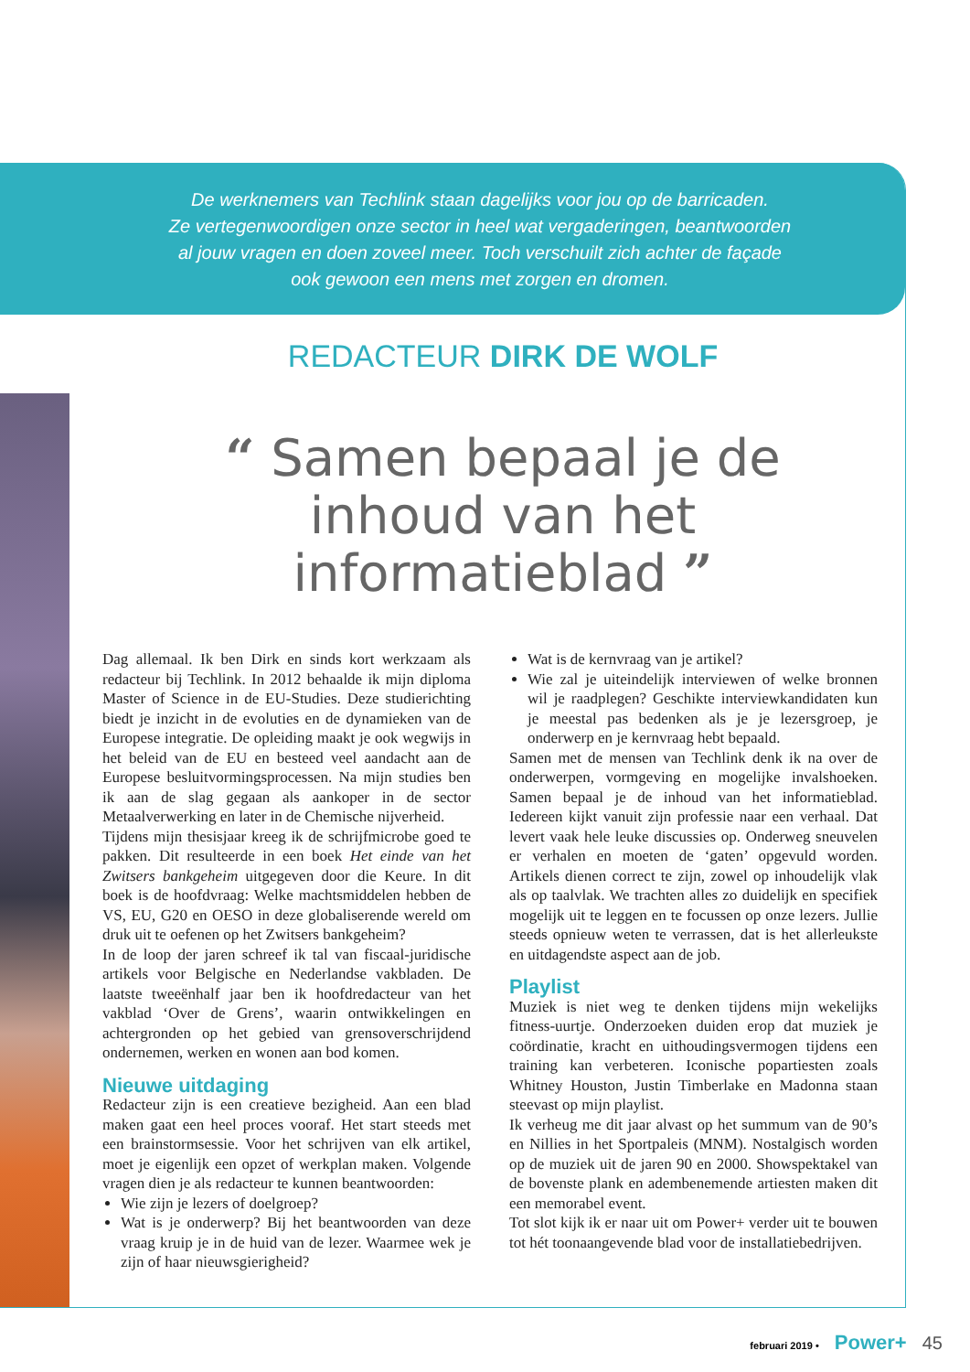De werknemers van Techlink staan dagelijks voor jou op de barricaden.
Ze vertegenwoordigen onze sector in heel wat vergaderingen, beantwoorden
al jouw vragen en doen zoveel meer. Toch verschuilt zich achter de façade
ook gewoon een mens met zorgen en dromen.
REDACTEUR DIRK DE WOLF
“ Samen bepaal je de inhoud van het informatieblad ”
Dag allemaal. Ik ben Dirk en sinds kort werkzaam als redacteur bij Techlink. In 2012 behaalde ik mijn diploma Master of Science in de EU-Studies. Deze studierichting biedt je inzicht in de evoluties en de dynamieken van de Europese integratie. De opleiding maakt je ook wegwijs in het beleid van de EU en besteed veel aandacht aan de Europese besluitvormingsprocessen. Na mijn studies ben ik aan de slag gegaan als aankoper in de sector Metaalverwerking en later in de Chemische nijverheid.
Tijdens mijn thesisjaar kreeg ik de schrijfmicrobe goed te pakken. Dit resulteerde in een boek Het einde van het Zwitsers bankgeheim uitgegeven door die Keure. In dit boek is de hoofdvraag: Welke machtsmiddelen hebben de VS, EU, G20 en OESO in deze globaliserende wereld om druk uit te oefenen op het Zwitsers bankgeheim?
In de loop der jaren schreef ik tal van fiscaal-juridische artikels voor Belgische en Nederlandse vakbladen. De laatste tweeënhalf jaar ben ik hoofdredacteur van het vakblad ‘Over de Grens’, waarin ontwikkelingen en achtergronden op het gebied van grensoverschrijdend ondernemen, werken en wonen aan bod komen.
Nieuwe uitdaging
Redacteur zijn is een creatieve bezigheid. Aan een blad maken gaat een heel proces vooraf. Het start steeds met een brainstormsessie. Voor het schrijven van elk artikel, moet je eigenlijk een opzet of werkplan maken. Volgende vragen dien je als redacteur te kunnen beantwoorden:
Wie zijn je lezers of doelgroep?
Wat is je onderwerp? Bij het beantwoorden van deze vraag kruip je in de huid van de lezer. Waarmee wek je zijn of haar nieuwsgierigheid?
Wat is de kernvraag van je artikel?
Wie zal je uiteindelijk interviewen of welke bronnen wil je raadplegen? Geschikte interviewkandidaten kun je meestal pas bedenken als je je lezersgroep, je onderwerp en je kernvraag hebt bepaald.
Samen met de mensen van Techlink denk ik na over de onderwerpen, vormgeving en mogelijke invalshoeken. Samen bepaal je de inhoud van het informatieblad. Iedereen kijkt vanuit zijn professie naar een verhaal. Dat levert vaak hele leuke discussies op. Onderweg sneuvelen er verhalen en moeten de ‘gaten’ opgevuld worden. Artikels dienen correct te zijn, zowel op inhoudelijk vlak als op taalvlak. We trachten alles zo duidelijk en specifiek mogelijk uit te leggen en te focussen op onze lezers. Jullie steeds opnieuw weten te verrassen, dat is het allerleukste en uitdagendste aspect aan de job.
Playlist
Muziek is niet weg te denken tijdens mijn wekelijks fitness-uurtje. Onderzoeken duiden erop dat muziek je coördinatie, kracht en uithoudingsvermogen tijdens een training kan verbeteren. Iconische popartiesten zoals Whitney Houston, Justin Timberlake en Madonna staan steevast op mijn playlist.
Ik verheug me dit jaar alvast op het summum van de 90’s en Nillies in het Sportpaleis (MNM). Nostalgisch worden op de muziek uit de jaren 90 en 2000. Showspektakel van de bovenste plank en adembenemende artiesten maken dit een memorabel event.
Tot slot kijk ik er naar uit om Power+ verder uit te bouwen tot hét toonaangevende blad voor de installatiebedrijven.
februari 2019 • Power+ 45